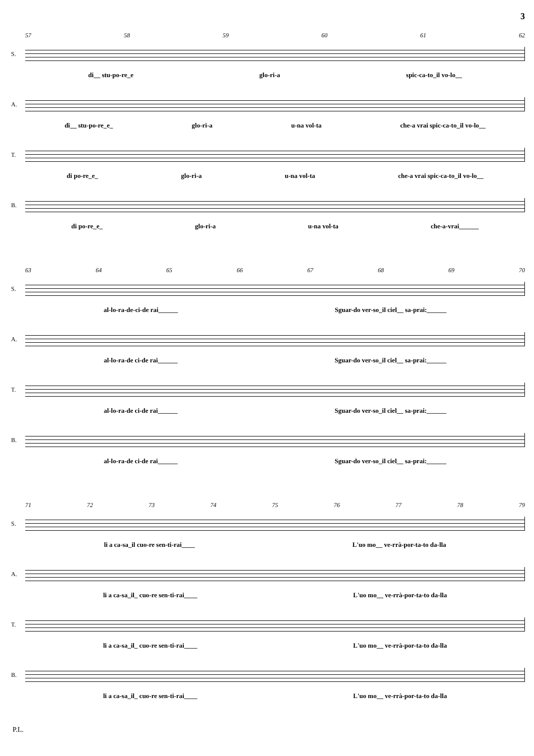3
57 58 59 60 61 62
S.
di__ stu-po-re_e glo-ri-a spic-ca-to_il vo-lo__
A.
di__ stu-po-re_e_ glo-ri-a u-na vol-ta che-a vrai spic-ca-to_il vo-lo__
T.
di po-re_e_ glo-ri-a u-na vol-ta che-a vrai spic-ca-to_il vo-lo__
B.
di po-re_e_ glo-ri-a u-na vol-ta che-a-vrai______
63 64 65 66 67 68 69 70
S.
al-lo-ra-de-ci-de rai______ Sguar-do ver-so_il ciel__ sa-prai:______
A.
al-lo-ra-de ci-de rai______ Sguar-do ver-so_il ciel__ sa-prai:______
T.
al-lo-ra-de ci-de rai______ Sguar-do ver-so_il ciel__ sa-prai:______
B.
al-lo-ra-de ci-de rai______ Sguar-do ver-so_il ciel__ sa-prai:______
71 72 73 74 75 76 77 78 79
S.
li a ca-sa_il cuo-re sen-ti-rai____ L'uo mo__ ve-rrà-por-ta-to da-lla
A.
li a ca-sa_il_ cuo-re sen-ti-rai____ L'uo mo__ ve-rrà-por-ta-to da-lla
T.
li a ca-sa_il_ cuo-re sen-ti-rai____ L'uo mo__ ve-rrà-por-ta-to da-lla
B.
li a ca-sa_il_ cuo-re sen-ti-rai____ L'uo mo__ ve-rrà-por-ta-to da-lla
P.L.